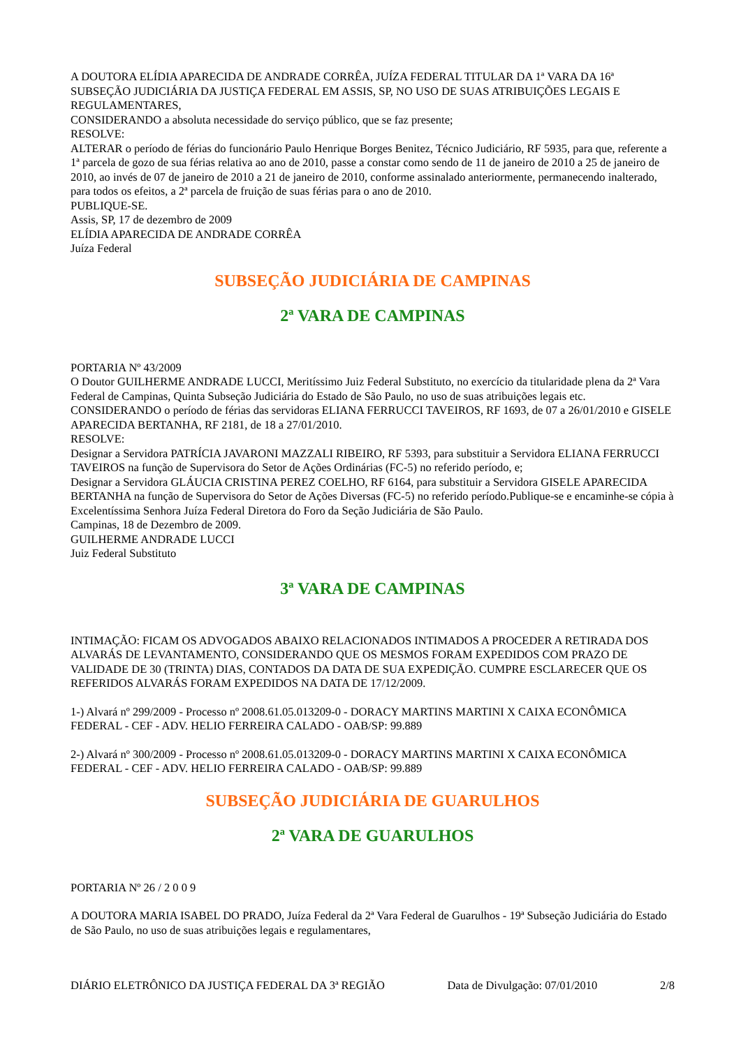A DOUTORA ELÍDIA APARECIDA DE ANDRADE CORRÊA, JUÍZA FEDERAL TITULAR DA 1ª VARA DA 16ª SUBSEÇÃO JUDICIÁRIA DA JUSTIÇA FEDERAL EM ASSIS, SP, NO USO DE SUAS ATRIBUIÇÕES LEGAIS E REGULAMENTARES,
CONSIDERANDO a absoluta necessidade do serviço público, que se faz presente;
RESOLVE:
ALTERAR o período de férias do funcionário Paulo Henrique Borges Benitez, Técnico Judiciário, RF 5935, para que, referente a 1ª parcela de gozo de sua férias relativa ao ano de 2010, passe a constar como sendo de 11 de janeiro de 2010 a 25 de janeiro de 2010, ao invés de 07 de janeiro de 2010 a 21 de janeiro de 2010, conforme assinalado anteriormente, permanecendo inalterado, para todos os efeitos, a 2ª parcela de fruição de suas férias para o ano de 2010.
PUBLIQUE-SE.
Assis, SP, 17 de dezembro de 2009
ELÍDIA APARECIDA DE ANDRADE CORRÊA
Juíza Federal
SUBSEÇÃO JUDICIÁRIA DE CAMPINAS
2ª VARA DE CAMPINAS
PORTARIA Nº 43/2009
O Doutor GUILHERME ANDRADE LUCCI, Meritíssimo Juiz Federal Substituto, no exercício da titularidade plena da 2ª Vara Federal de Campinas, Quinta Subseção Judiciária do Estado de São Paulo, no uso de suas atribuições legais etc.
CONSIDERANDO o período de férias das servidoras ELIANA FERRUCCI TAVEIROS, RF 1693, de 07 a 26/01/2010 e GISELE APARECIDA BERTANHA, RF 2181, de 18 a 27/01/2010.
RESOLVE:
Designar a Servidora PATRÍCIA JAVARONI MAZZALI RIBEIRO, RF 5393, para substituir a Servidora ELIANA FERRUCCI TAVEIROS na função de Supervisora do Setor de Ações Ordinárias (FC-5) no referido período, e;
Designar a Servidora GLÁUCIA CRISTINA PEREZ COELHO, RF 6164, para substituir a Servidora GISELE APARECIDA BERTANHA na função de Supervisora do Setor de Ações Diversas (FC-5) no referido período.Publique-se e encaminhe-se cópia à Excelentíssima Senhora Juíza Federal Diretora do Foro da Seção Judiciária de São Paulo.
Campinas, 18 de Dezembro de 2009.
GUILHERME ANDRADE LUCCI
Juiz Federal Substituto
3ª VARA DE CAMPINAS
INTIMAÇÃO: FICAM OS ADVOGADOS ABAIXO RELACIONADOS INTIMADOS A PROCEDER A RETIRADA DOS ALVARÁS DE LEVANTAMENTO, CONSIDERANDO QUE OS MESMOS FORAM EXPEDIDOS COM PRAZO DE VALIDADE DE 30 (TRINTA) DIAS, CONTADOS DA DATA DE SUA EXPEDIÇÃO. CUMPRE ESCLARECER QUE OS REFERIDOS ALVARÁS FORAM EXPEDIDOS NA DATA DE 17/12/2009.
1-) Alvará nº 299/2009 - Processo nº 2008.61.05.013209-0 - DORACY MARTINS MARTINI X CAIXA ECONÔMICA FEDERAL - CEF - ADV. HELIO FERREIRA CALADO - OAB/SP: 99.889
2-) Alvará nº 300/2009 - Processo nº 2008.61.05.013209-0 - DORACY MARTINS MARTINI X CAIXA ECONÔMICA FEDERAL - CEF - ADV. HELIO FERREIRA CALADO - OAB/SP: 99.889
SUBSEÇÃO JUDICIÁRIA DE GUARULHOS
2ª VARA DE GUARULHOS
PORTARIA Nº 26 / 2 0 0 9
A DOUTORA MARIA ISABEL DO PRADO, Juíza Federal da 2ª Vara Federal de Guarulhos - 19ª Subseção Judiciária do Estado de São Paulo, no uso de suas atribuições legais e regulamentares,
DIÁRIO ELETRÔNICO DA JUSTIÇA FEDERAL DA 3ª REGIÃO Data de Divulgação: 07/01/2010 2/8